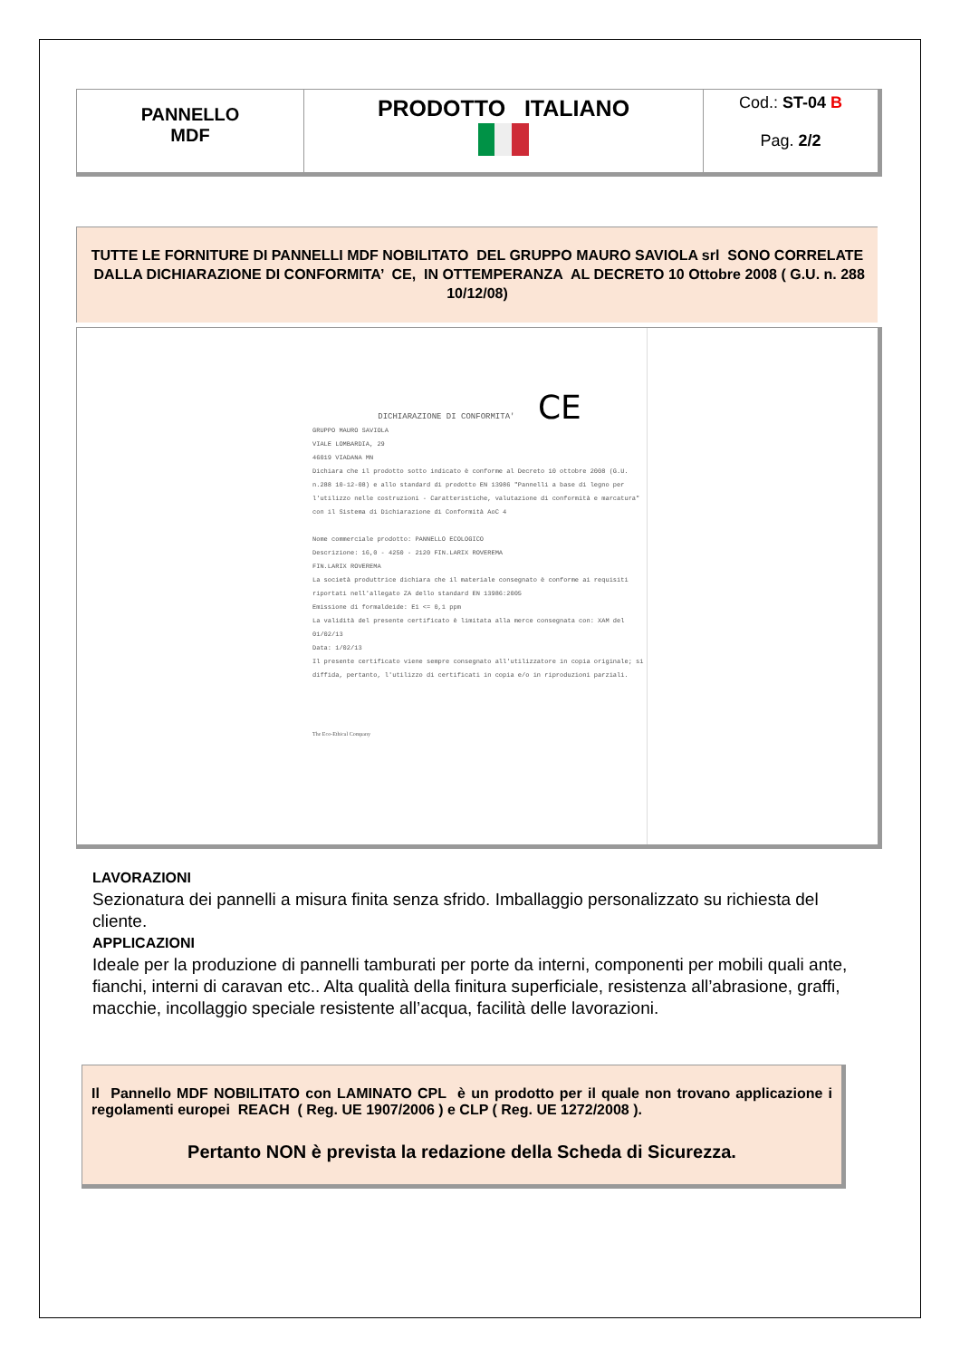| PANNELLO MDF | PRODOTTO ITALIANO | Cod.: ST-04 B Pag. 2/2 |
TUTTE LE FORNITURE DI PANNELLI MDF NOBILITATO DEL GRUPPO MAURO SAVIOLA srl SONO CORRELATE DALLA DICHIARAZIONE DI CONFORMITA’ CE, IN OTTEMPERANZA AL DECRETO 10 Ottobre 2008 ( G.U. n. 288 10/12/08)
DICHIARAZIONE DI CONFORMITA' CE
GRUPPO MAURO SAVIOLA
VIALE LOMBARDIA, 29
46019 VIADANA MN
Dichiara che il prodotto sotto indicato è conforme al Decreto 10 ottobre 2008 (G.U. n.288 10-12-08) e allo standard di prodotto EN 13986 "Pannelli a base di legno per l'utilizzo nelle costruzioni - Caratteristiche, valutazione di conformità e marcatura" con il Sistema di Dichiarazione di Conformità AoC 4
Nome commerciale prodotto: PANNELLO ECOLOGICO
Descrizione: 16,0 - 4250 - 2120 FIN.LARIX ROVEREMA
FIN.LARIX ROVEREMA
La società produttrice dichiara che il materiale consegnato è conforme ai requisiti riportati nell'allegato ZA dello standard EN 13986:2005
Emissione di formaldeide: E1 <= 0,1 ppm
La validità del presente certificato è limitata alla merce consegnata con: XAM del 01/02/13
Data: 1/02/13
Il presente certificato viene sempre consegnato all'utilizzatore in copia originale; si diffida, pertanto, l'utilizzo di certificati in copia e/o in riproduzioni parziali.
The Eco-Ethical Company
LAVORAZIONI
Sezionatura dei pannelli a misura finita senza sfrido. Imballaggio personalizzato su richiesta del cliente.
APPLICAZIONI
Ideale per la produzione di pannelli tamburati per porte da interni, componenti per mobili quali ante, fianchi, interni di caravan etc.. Alta qualità della finitura superficiale, resistenza all’abrasione, graffi, macchie, incollaggio speciale resistente all’acqua, facilità delle lavorazioni.
Il Pannello MDF NOBILITATO con LAMINATO CPL è un prodotto per il quale non trovano applicazione i regolamenti europei REACH ( Reg. UE 1907/2006 ) e CLP ( Reg. UE 1272/2008 ).
Pertanto NON è prevista la redazione della Scheda di Sicurezza.